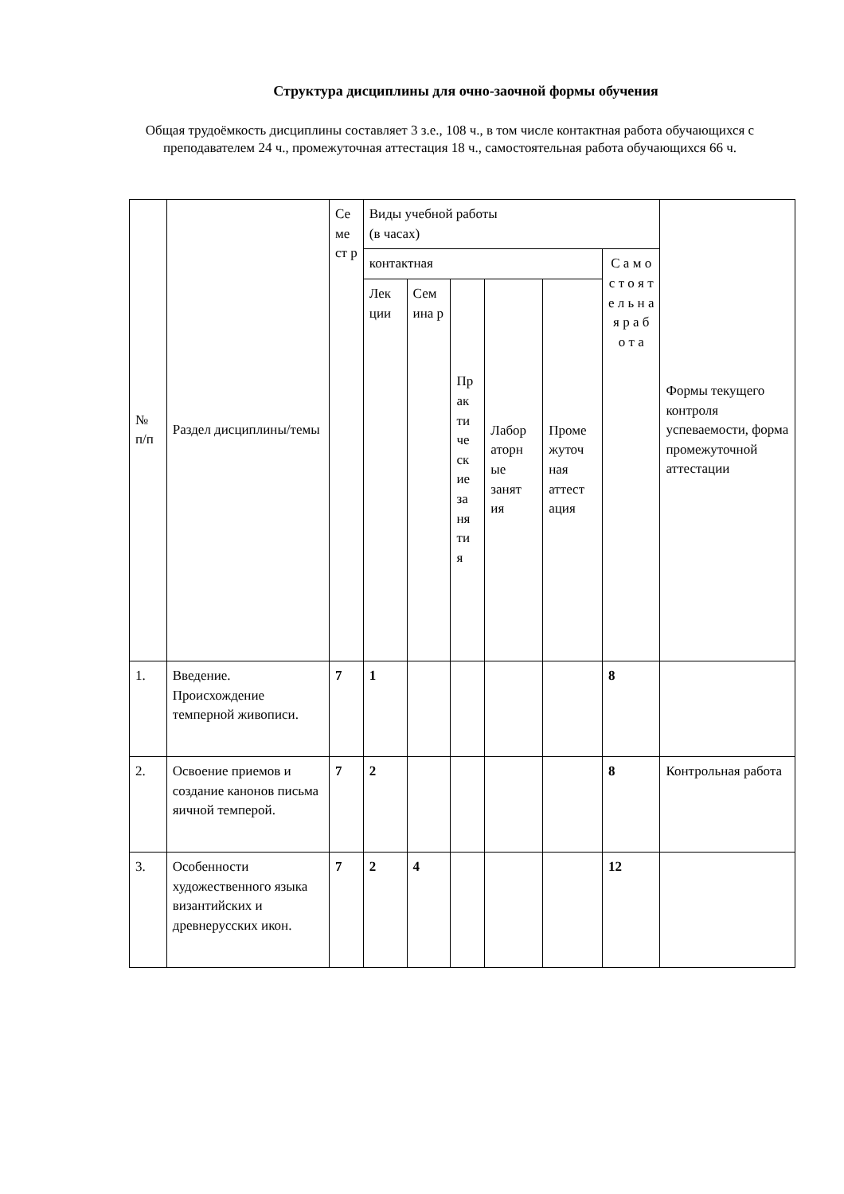Структура дисциплины для очно-заочной формы обучения
Общая трудоёмкость дисциплины составляет 3 з.е., 108 ч., в том числе контактная работа обучающихся с преподавателем 24 ч., промежуточная аттестация 18 ч., самостоятельная работа обучающихся 66 ч.
| № п/п | Раздел дисциплины/темы | Се ме ст р | Виды учебной работы (в часах) | | | | | | Формы текущего контроля успеваемости, форма промежуточной аттестации |
| --- | --- | --- | --- | --- | --- | --- | --- | --- | --- |
| | | | контактная | | | | | С а м о с т о я т е л ь н а я р а б о т а | |
| | | | Лек ции | Сем ина р | Пр ак ти че ск ие за ня ти я | Лабор аторн ые занят ия | Проме жуточ ная аттест ация | | |
| 1. | Введение. Происхождение темперной живописи. | 7 | 1 | | | | | 8 | |
| 2. | Освоение приемов и создание канонов письма яичной темперой. | 7 | 2 | | | | | 8 | Контрольная работа |
| 3. | Особенности художественного языка византийских и древнерусских икон. | 7 | 2 | 4 | | | | 12 | |